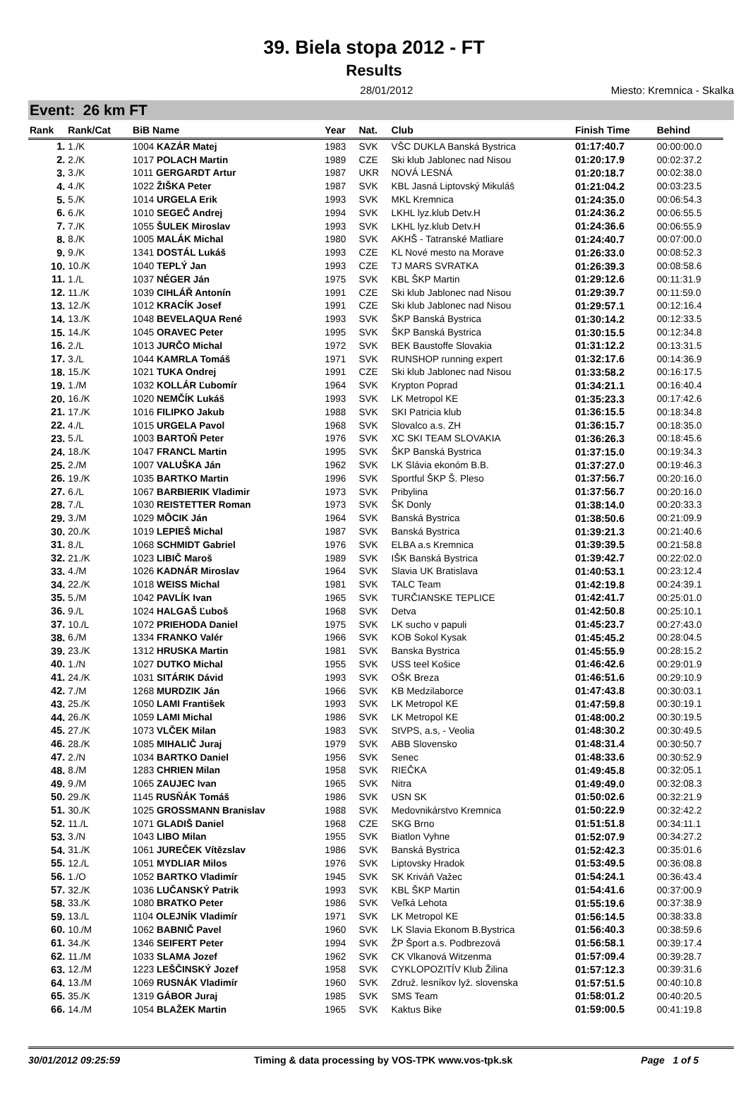39. Biela stopa 2012 - FT
Results
28/01/2012 Miesto: Kremnica - Skalka
Event: 26 km FT
| Rank | Rank/Cat | BiB Name | Year | Nat. | Club | Finish Time | Behind |
| --- | --- | --- | --- | --- | --- | --- | --- |
| 1. | 1./K | 1004 KAZÁR Matej | 1983 | SVK | VŠC DUKLA Banská Bystrica | 01:17:40.7 | 00:00:00.0 |
| 2. | 2./K | 1017 POLACH Martin | 1989 | CZE | Ski klub Jablonec nad Nisou | 01:20:17.9 | 00:02:37.2 |
| 3. | 3./K | 1011 GERGARDT Artur | 1987 | UKR | NOVÁ LESNÁ | 01:20:18.7 | 00:02:38.0 |
| 4. | 4./K | 1022 ŽIŠKA Peter | 1987 | SVK | KBL Jasná Liptovský Mikuláš | 01:21:04.2 | 00:03:23.5 |
| 5. | 5./K | 1014 URGELA Erik | 1993 | SVK | MKL Kremnica | 01:24:35.0 | 00:06:54.3 |
| 6. | 6./K | 1010 SEGEČ Andrej | 1994 | SVK | LKHL lyz.klub Detv.H | 01:24:36.2 | 00:06:55.5 |
| 7. | 7./K | 1055 ŠULEK Miroslav | 1993 | SVK | LKHL lyz.klub Detv.H | 01:24:36.6 | 00:06:55.9 |
| 8. | 8./K | 1005 MALÁK Michal | 1980 | SVK | AKHŠ - Tatranské Matliare | 01:24:40.7 | 00:07:00.0 |
| 9. | 9./K | 1341 DOSTÁL Lukáš | 1993 | CZE | KL Nové mesto na Morave | 01:26:33.0 | 00:08:52.3 |
| 10. | 10./K | 1040 TEPLÝ Jan | 1993 | CZE | TJ MARS SVRATKA | 01:26:39.3 | 00:08:58.6 |
| 11. | 1./L | 1037 NÉGER Ján | 1975 | SVK | KBL ŠKP Martin | 01:29:12.6 | 00:11:31.9 |
| 12. | 11./K | 1039 CIHLÁŘ Antonín | 1991 | CZE | Ski klub Jablonec nad Nisou | 01:29:39.7 | 00:11:59.0 |
| 13. | 12./K | 1012 KRACÍK Josef | 1991 | CZE | Ski klub Jablonec nad Nisou | 01:29:57.1 | 00:12:16.4 |
| 14. | 13./K | 1048 BEVELAQUA René | 1993 | SVK | ŠKP Banská Bystrica | 01:30:14.2 | 00:12:33.5 |
| 15. | 14./K | 1045 ORAVEC Peter | 1995 | SVK | ŠKP Banská Bystrica | 01:30:15.5 | 00:12:34.8 |
| 16. | 2./L | 1013 JURČO Michal | 1972 | SVK | BEK Baustoffe Slovakia | 01:31:12.2 | 00:13:31.5 |
| 17. | 3./L | 1044 KAMRLA Tomáš | 1971 | SVK | RUNSHOP running expert | 01:32:17.6 | 00:14:36.9 |
| 18. | 15./K | 1021 TUKA Ondrej | 1991 | CZE | Ski klub Jablonec nad Nisou | 01:33:58.2 | 00:16:17.5 |
| 19. | 1./M | 1032 KOLLÁR Ľubomír | 1964 | SVK | Krypton Poprad | 01:34:21.1 | 00:16:40.4 |
| 20. | 16./K | 1020 NEMČÍK Lukáš | 1993 | SVK | LK Metropol KE | 01:35:23.3 | 00:17:42.6 |
| 21. | 17./K | 1016 FILIPKO Jakub | 1988 | SVK | SKI Patricia klub | 01:36:15.5 | 00:18:34.8 |
| 22. | 4./L | 1015 URGELA Pavol | 1968 | SVK | Slovalco a.s. ZH | 01:36:15.7 | 00:18:35.0 |
| 23. | 5./L | 1003 BARTOŇ Peter | 1976 | SVK | XC SKI TEAM SLOVAKIA | 01:36:26.3 | 00:18:45.6 |
| 24. | 18./K | 1047 FRANCL Martin | 1995 | SVK | ŠKP Banská Bystrica | 01:37:15.0 | 00:19:34.3 |
| 25. | 2./M | 1007 VALUŠKA Ján | 1962 | SVK | LK Slávia ekonóm B.B. | 01:37:27.0 | 00:19:46.3 |
| 26. | 19./K | 1035 BARTKO Martin | 1996 | SVK | Sportful ŠKP Š. Pleso | 01:37:56.7 | 00:20:16.0 |
| 27. | 6./L | 1067 BARBIERIK Vladimir | 1973 | SVK | Pribylina | 01:37:56.7 | 00:20:16.0 |
| 28. | 7./L | 1030 REISTETTER Roman | 1973 | SVK | ŠK Donly | 01:38:14.0 | 00:20:33.3 |
| 29. | 3./M | 1029 MÔCIK Ján | 1964 | SVK | Banská Bystrica | 01:38:50.6 | 00:21:09.9 |
| 30. | 20./K | 1019 LEPIEŠ Michal | 1987 | SVK | Banská Bystrica | 01:39:21.3 | 00:21:40.6 |
| 31. | 8./L | 1068 SCHMIDT Gabriel | 1976 | SVK | ELBA a.s Kremnica | 01:39:39.5 | 00:21:58.8 |
| 32. | 21./K | 1023 LIBIČ Maroš | 1989 | SVK | IŠK Banská Bystrica | 01:39:42.7 | 00:22:02.0 |
| 33. | 4./M | 1026 KADNÁR Miroslav | 1964 | SVK | Slavia UK Bratislava | 01:40:53.1 | 00:23:12.4 |
| 34. | 22./K | 1018 WEISS Michal | 1981 | SVK | TALC Team | 01:42:19.8 | 00:24:39.1 |
| 35. | 5./M | 1042 PAVLÍK Ivan | 1965 | SVK | TURČIANSKE TEPLICE | 01:42:41.7 | 00:25:01.0 |
| 36. | 9./L | 1024 HALGAŠ Ľuboš | 1968 | SVK | Detva | 01:42:50.8 | 00:25:10.1 |
| 37. | 10./L | 1072 PRIEHODA Daniel | 1975 | SVK | LK sucho v papuli | 01:45:23.7 | 00:27:43.0 |
| 38. | 6./M | 1334 FRANKO Valér | 1966 | SVK | KOB Sokol Kysak | 01:45:45.2 | 00:28:04.5 |
| 39. | 23./K | 1312 HRUSKA Martin | 1981 | SVK | Banska Bystrica | 01:45:55.9 | 00:28:15.2 |
| 40. | 1./N | 1027 DUTKO Michal | 1955 | SVK | USS teel Košice | 01:46:42.6 | 00:29:01.9 |
| 41. | 24./K | 1031 SITÁRIK Dávid | 1993 | SVK | OŠK Breza | 01:46:51.6 | 00:29:10.9 |
| 42. | 7./M | 1268 MURDZIK Ján | 1966 | SVK | KB Medzilaborce | 01:47:43.8 | 00:30:03.1 |
| 43. | 25./K | 1050 LAMI František | 1993 | SVK | LK Metropol KE | 01:47:59.8 | 00:30:19.1 |
| 44. | 26./K | 1059 LAMI Michal | 1986 | SVK | LK Metropol KE | 01:48:00.2 | 00:30:19.5 |
| 45. | 27./K | 1073 VLČEK Milan | 1983 | SVK | StVPS, a.s, - Veolia | 01:48:30.2 | 00:30:49.5 |
| 46. | 28./K | 1085 MIHALIČ Juraj | 1979 | SVK | ABB Slovensko | 01:48:31.4 | 00:30:50.7 |
| 47. | 2./N | 1034 BARTKO Daniel | 1956 | SVK | Senec | 01:48:33.6 | 00:30:52.9 |
| 48. | 8./M | 1283 CHRIEN Milan | 1958 | SVK | RIEČKA | 01:49:45.8 | 00:32:05.1 |
| 49. | 9./M | 1065 ZAUJEC Ivan | 1965 | SVK | Nitra | 01:49:49.0 | 00:32:08.3 |
| 50. | 29./K | 1145 RUSŇÁK Tomáš | 1986 | SVK | USN SK | 01:50:02.6 | 00:32:21.9 |
| 51. | 30./K | 1025 GROSSMANN Branislav | 1988 | SVK | Medovnikárstvo Kremnica | 01:50:22.9 | 00:32:42.2 |
| 52. | 11./L | 1071 GLADIŠ Daniel | 1968 | CZE | SKG Brno | 01:51:51.8 | 00:34:11.1 |
| 53. | 3./N | 1043 LIBO Milan | 1955 | SVK | Biatlon Vyhne | 01:52:07.9 | 00:34:27.2 |
| 54. | 31./K | 1061 JUREČEK Vítězslav | 1986 | SVK | Banská Bystrica | 01:52:42.3 | 00:35:01.6 |
| 55. | 12./L | 1051 MYDLIAR Milos | 1976 | SVK | Liptovsky Hradok | 01:53:49.5 | 00:36:08.8 |
| 56. | 1./O | 1052 BARTKO Vladimír | 1945 | SVK | SK Kriváň Važec | 01:54:24.1 | 00:36:43.4 |
| 57. | 32./K | 1036 LUČANSKÝ Patrik | 1993 | SVK | KBL ŠKP Martin | 01:54:41.6 | 00:37:00.9 |
| 58. | 33./K | 1080 BRATKO Peter | 1986 | SVK | Veľká Lehota | 01:55:19.6 | 00:37:38.9 |
| 59. | 13./L | 1104 OLEJNÍK Vladimír | 1971 | SVK | LK Metropol KE | 01:56:14.5 | 00:38:33.8 |
| 60. | 10./M | 1062 BABNIČ Pavel | 1960 | SVK | LK Slavia Ekonom B.Bystrica | 01:56:40.3 | 00:38:59.6 |
| 61. | 34./K | 1346 SEIFERT Peter | 1994 | SVK | ŽP Šport a.s. Podbrezová | 01:56:58.1 | 00:39:17.4 |
| 62. | 11./M | 1033 SLAMA Jozef | 1962 | SVK | CK Vlkanová Witzenma | 01:57:09.4 | 00:39:28.7 |
| 63. | 12./M | 1223 LEŠČINSKÝ Jozef | 1958 | SVK | CYKLOPOZITÍV Klub Žilina | 01:57:12.3 | 00:39:31.6 |
| 64. | 13./M | 1069 RUSNÁK Vladimír | 1960 | SVK | Združ. lesníkov lyž. slovenska | 01:57:51.5 | 00:40:10.8 |
| 65. | 35./K | 1319 GÁBOR Juraj | 1985 | SVK | SMS Team | 01:58:01.2 | 00:40:20.5 |
| 66. | 14./M | 1054 BLAŽEK Martin | 1965 | SVK | Kaktus Bike | 01:59:00.5 | 00:41:19.8 |
30/01/2012 09:25:59 Timing & data processing by VOS-TPK www.vos-tpk.sk Page 1 of 5